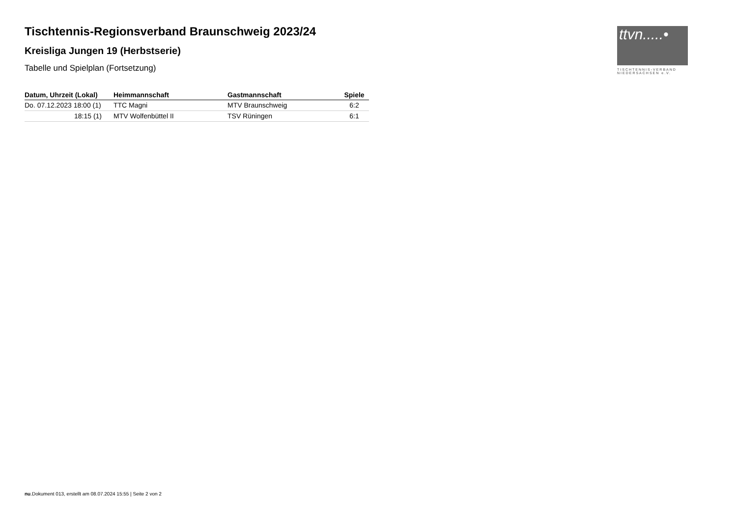Tischtennis-Regionsverband Braunschweig 2023/24
Kreisliga Jungen 19 (Herbstserie)
Tabelle und Spielplan (Fortsetzung)
| Datum, Uhrzeit (Lokal) | Heimmannschaft | Gastmannschaft | Spiele |
| --- | --- | --- | --- |
| Do. 07.12.2023 18:00 (1) | TTC Magni | MTV Braunschweig | 6:2 |
| 18:15 (1) | MTV Wolfenbüttel II | TSV Rüningen | 6:1 |
ttvn.....•
TISCHTENNIS-VERBAND
NIEDERSACHSEN e.V.
nu.Dokument 013, erstellt am 08.07.2024 15:55 | Seite 2 von 2